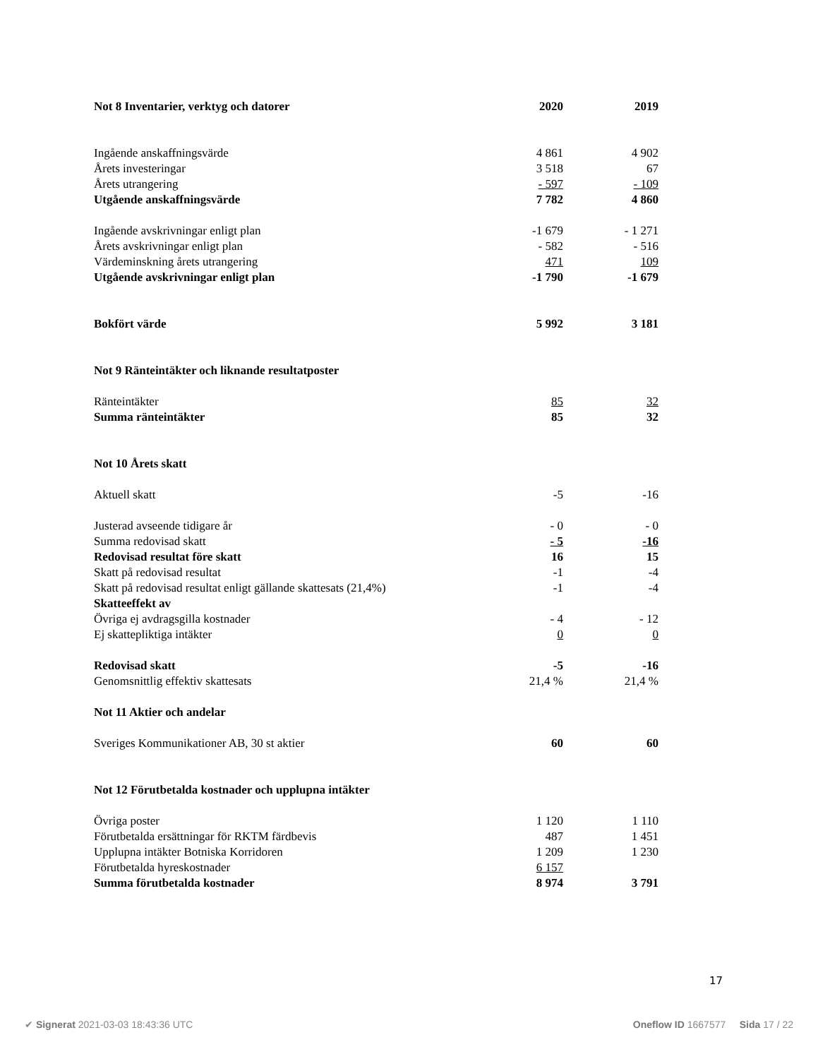| Not 8 Inventarier, verktyg och datorer | 2020 | 2019 |
| Ingående anskaffningsvärde | 4 861 | 4 902 |
| Årets investeringar | 3 518 | 67 |
| Årets utrangering | - 597 | - 109 |
| Utgående anskaffningsvärde | 7 782 | 4 860 |
| Ingående avskrivningar enligt plan | -1 679 | - 1 271 |
| Årets avskrivningar enligt plan | - 582 | - 516 |
| Värdeminskning årets utrangering | 471 | 109 |
| Utgående avskrivningar enligt plan | -1 790 | -1 679 |
| Bokfört värde | 5 992 | 3 181 |
| Not 9 Ränteintäkter och liknande resultatposter | | |
| Ränteintäkter | 85 | 32 |
| Summa ränteintäkter | 85 | 32 |
| Not 10 Årets skatt | | |
| Aktuell skatt | -5 | -16 |
| Justerad avseende tidigare år | - 0 | - 0 |
| Summa redovisad skatt | - 5 | -16 |
| Redovisad resultat före skatt | 16 | 15 |
| Skatt på redovisad resultat | -1 | -4 |
| Skatt på redovisad resultat enligt gällande skattesats (21,4%) | -1 | -4 |
| Skatteeffekt av | | |
| Övriga ej avdragsgilla kostnader | - 4 | - 12 |
| Ej skattepliktiga intäkter | 0 | 0 |
| Redovisad skatt | -5 | -16 |
| Genomsnittlig effektiv skattesats | 21,4 % | 21,4 % |
| Not 11 Aktier och andelar | | |
| Sveriges Kommunikationer AB, 30 st aktier | 60 | 60 |
| Not 12 Förutbetalda kostnader och upplupna intäkter | | |
| Övriga poster | 1 120 | 1 110 |
| Förutbetalda ersättningar för RKTM färdbevis | 487 | 1 451 |
| Upplupna intäkter Botniska Korridoren | 1 209 | 1 230 |
| Förutbetalda hyreskostnader | 6 157 | |
| Summa förutbetalda kostnader | 8 974 | 3 791 |
17
✔ Signerat 2021-03-03 18:43:36 UTC Oneflow ID 1667577 Sida 17 / 22